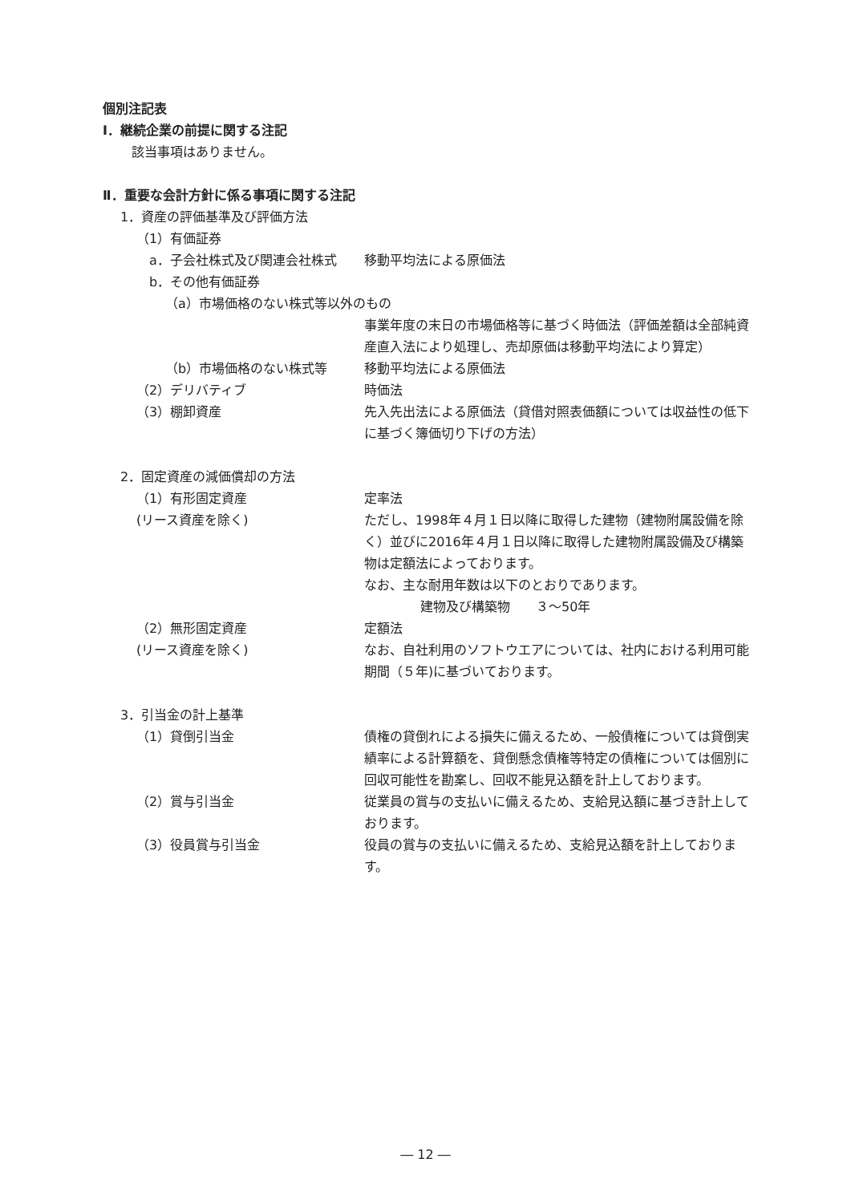個別注記表
Ⅰ．継続企業の前提に関する注記
該当事項はありません。
Ⅱ．重要な会計方針に係る事項に関する注記
1．資産の評価基準及び評価方法
（1）有価証券
a．子会社株式及び関連会社株式 移動平均法による原価法
b．その他有価証券
（a）市場価格のない株式等以外のもの
事業年度の末日の市場価格等に基づく時価法（評価差額は全部純資産直入法により処理し、売却原価は移動平均法により算定）
（b）市場価格のない株式等 移動平均法による原価法
（2）デリバティブ 時価法
（3）棚卸資産 先入先出法による原価法（貸借対照表価額については収益性の低下に基づく簿価切り下げの方法）
2．固定資産の減価償却の方法
（1）有形固定資産
(リース資産を除く) 定率法
ただし、1998年４月１日以降に取得した建物（建物附属設備を除く）並びに2016年４月１日以降に取得した建物附属設備及び構築物は定額法によっております。
なお、主な耐用年数は以下のとおりであります。
建物及び構築物　　３～50年
（2）無形固定資産
(リース資産を除く) 定額法
なお、自社利用のソフトウエアについては、社内における利用可能期間（５年)に基づいております。
3．引当金の計上基準
（1）貸倒引当金 債権の貸倒れによる損失に備えるため、一般債権については貸倒実績率による計算額を、貸倒懸念債権等特定の債権については個別に回収可能性を勘案し、回収不能見込額を計上しております。
（2）賞与引当金 従業員の賞与の支払いに備えるため、支給見込額に基づき計上しております。
（3）役員賞与引当金 役員の賞与の支払いに備えるため、支給見込額を計上しております。
― 12 ―